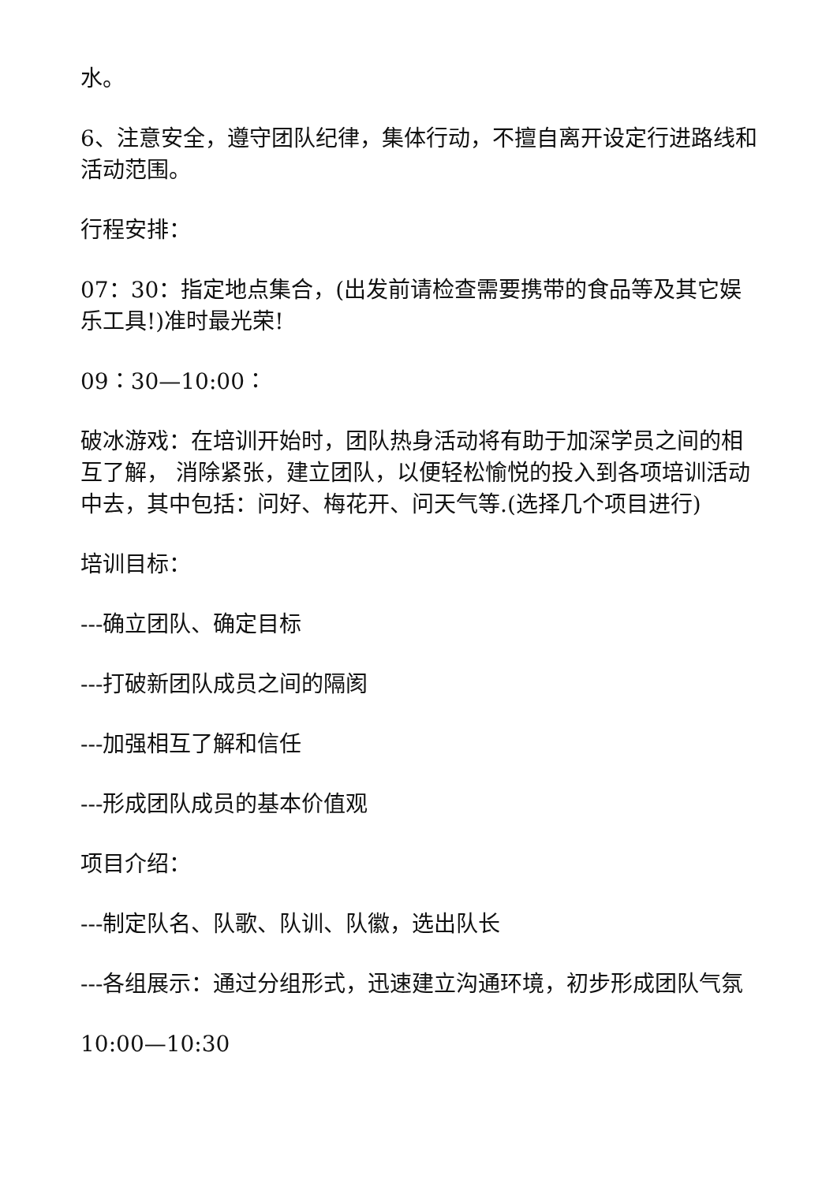水。
6、注意安全，遵守团队纪律，集体行动，不擅自离开设定行进路线和活动范围。
行程安排：
07：30：指定地点集合，(出发前请检查需要携带的食品等及其它娱乐工具!)准时最光荣!
09：30—10:00：
破冰游戏：在培训开始时，团队热身活动将有助于加深学员之间的相互了解， 消除紧张，建立团队，以便轻松愉悦的投入到各项培训活动中去，其中包括：问好、梅花开、问天气等.(选择几个项目进行)
培训目标：
---确立团队、确定目标
---打破新团队成员之间的隔阂
---加强相互了解和信任
---形成团队成员的基本价值观
项目介绍：
---制定队名、队歌、队训、队徽，选出队长
---各组展示：通过分组形式，迅速建立沟通环境，初步形成团队气氛
10:00—10:30